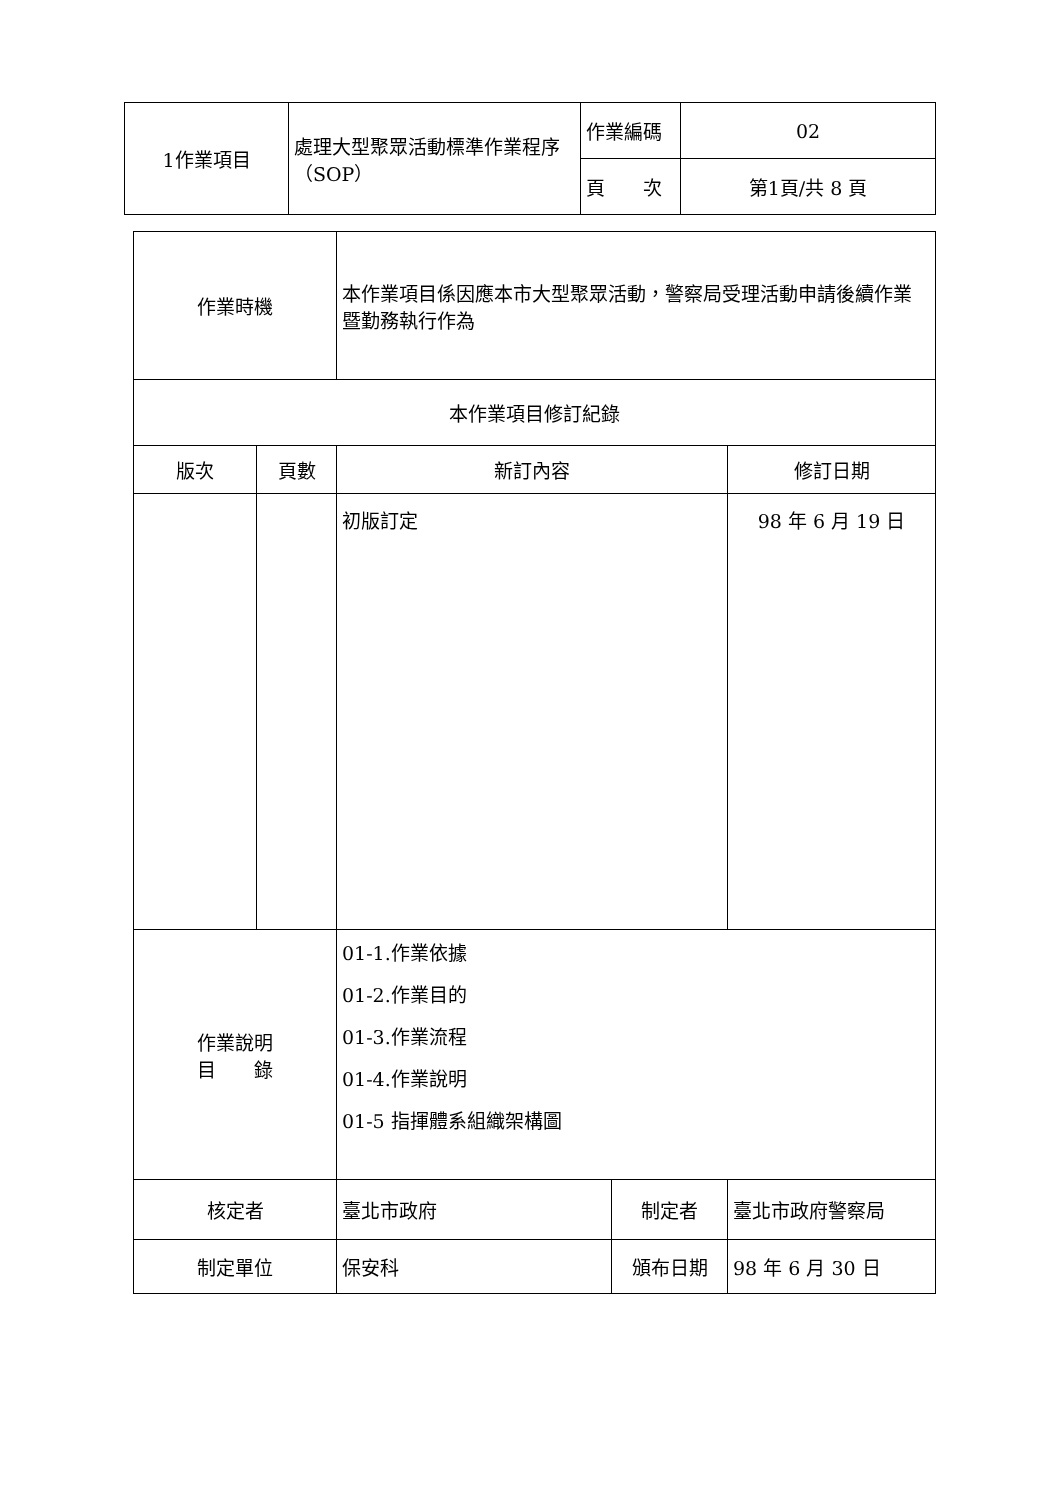| 1作業項目 | 處理大型聚眾活動標準作業程序（SOP） | 作業編碼 | 02 |
| | | 頁 次 | 第1頁/共 8 頁 |
| 作業時機 | | 本作業項目係因應本市大型聚眾活動，警察局受理活動申請後續作業暨勤務執行作為 | | |
| 本作業項目修訂紀錄 | | | | |
| 版次 | 頁數 | 新訂內容 | | 修訂日期 |
| | | 初版訂定 | | 98 年 6 月 19 日 |
| 作業說明 目 錄 | | 01-1.作業依據 01-2.作業目的 01-3.作業流程 01-4.作業說明 01-5 指揮體系組織架構圖 | | |
| 核定者 | | 臺北市政府 | 制定者 | 臺北市政府警察局 |
| 制定單位 | | 保安科 | 頒布日期 | 98 年 6 月 30 日 |